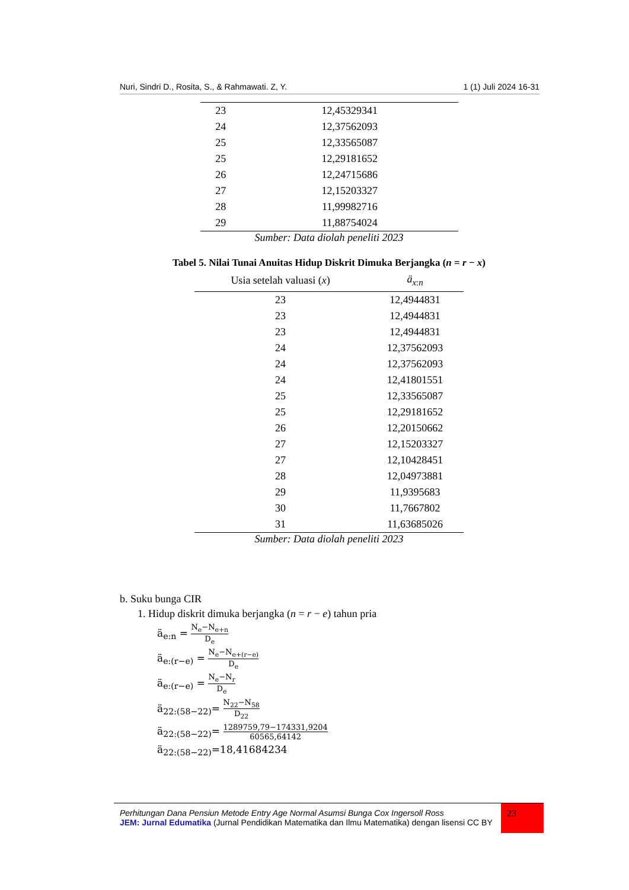Nuri, Sindri D., Rosita, S., & Rahmawati. Z, Y. 1 (1) Juli 2024 16-31
| 23 | 12,45329341 |
| 24 | 12,37562093 |
| 25 | 12,33565087 |
| 25 | 12,29181652 |
| 26 | 12,24715686 |
| 27 | 12,15203327 |
| 28 | 11,99982716 |
| 29 | 11,88754024 |
Sumber: Data diolah peneliti 2023
Tabel 5. Nilai Tunai Anuitas Hidup Diskrit Dimuka Berjangka (n = r − x)
| Usia setelah valuasi ( x ) | ä<sub>x:n</sub> |
| --- | --- |
| 23 | 12,4944831 |
| 23 | 12,4944831 |
| 23 | 12,4944831 |
| 24 | 12,37562093 |
| 24 | 12,37562093 |
| 24 | 12,41801551 |
| 25 | 12,33565087 |
| 25 | 12,29181652 |
| 26 | 12,20150662 |
| 27 | 12,15203327 |
| 27 | 12,10428451 |
| 28 | 12,04973881 |
| 29 | 11,9395683 |
| 30 | 11,7667802 |
| 31 | 11,63685026 |
Sumber: Data diolah peneliti 2023
b. Suku bunga CIR
1. Hidup diskrit dimuka berjangka (n = r − e) tahun pria
ä<sub>e:n</sub> = N<sub>e</sub>−N<sub>e+n</sub> D<sub>e</sub>
ä<sub>e:(r−e)</sub> = N<sub>e</sub>−N<sub>e+(r−e)</sub> D<sub>e</sub>
ä<sub>e:(r−e)</sub> = N<sub>e</sub>−N<sub>r</sub> D<sub>e</sub>
ä<sub>22:(58−22)</sub>= N<sub>22</sub>−N<sub>58</sub> D<sub>22</sub>
ä<sub>22:(58−22)</sub>= 1289759,79−174331,9204 60565,64142
ä<sub>22:(58−22)</sub>=18,41684234
23
Perhitungan Dana Pensiun Metode Entry Age Normal Asumsi Bunga Cox Ingersoll Ross
JEM: Jurnal Edumatika (Jurnal Pendidikan Matematika dan Ilmu Matematika) dengan lisensi CC BY